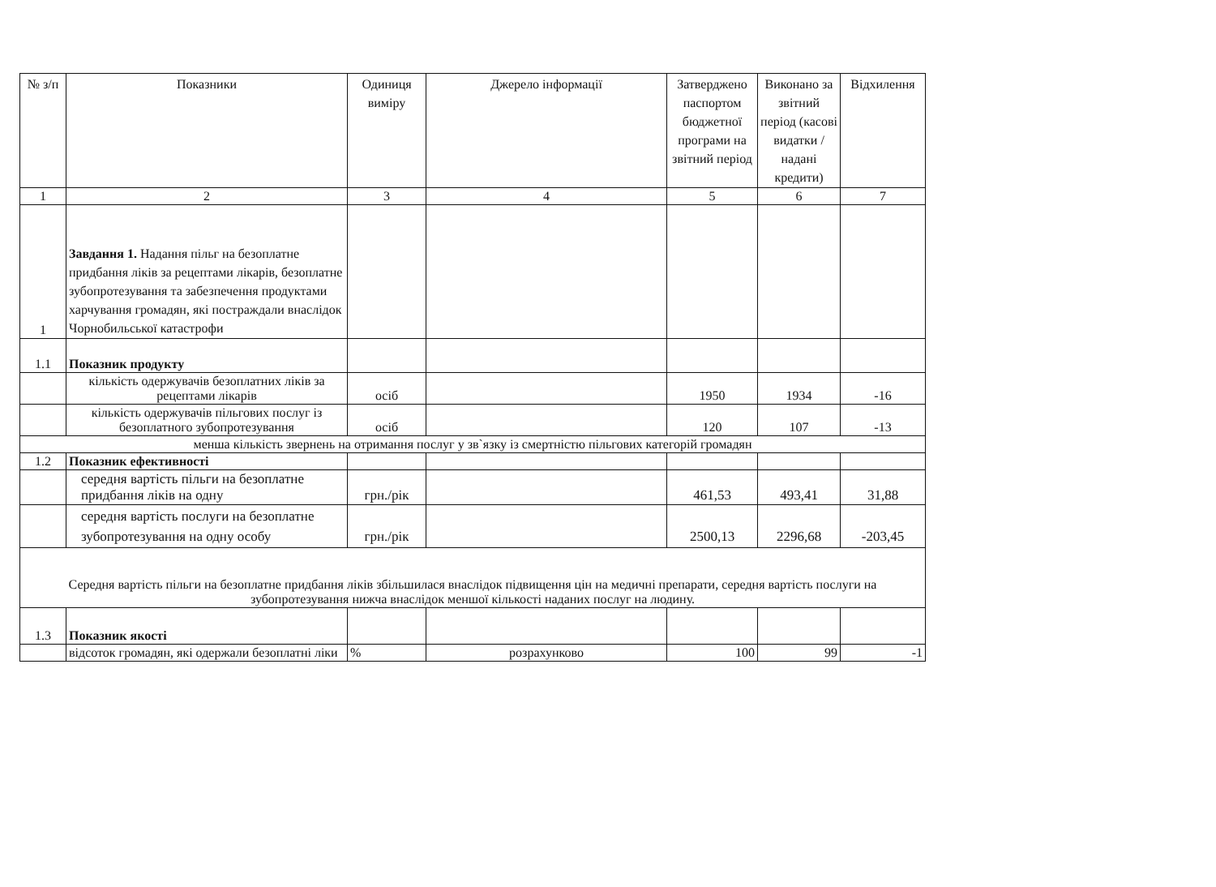| № з/п | Показники | Одиниця виміру | Джерело інформації | Затверджено паспортом бюджетної програми на звітний період | Виконано за звітний період (касові видатки / надані кредити) | Відхилення |
| --- | --- | --- | --- | --- | --- | --- |
| 1 | 2 | 3 | 4 | 5 | 6 | 7 |
| 1 | Завдання 1. Надання пільг на безоплатне придбання ліків за рецептами лікарів, безоплатне зубопротезування та забезпечення продуктами харчування громадян, які постраждали внаслідок Чорнобильської катастрофи | | | | | |
| 1.1 | Показник продукту | | | | | |
| | кількість одержувачів безоплатних ліків за рецептами лікарів | осіб | | 1950 | 1934 | -16 |
| | кількість одержувачів пільгових послуг із безоплатного зубопротезування | осіб | | 120 | 107 | -13 |
| менша кількість звернень на отримання послуг у зв`язку із смертністю пільгових категорій громадян | | | | | | |
| 1.2 | Показник ефективності | | | | | |
| | середня вартість пільги на безоплатне придбання ліків на одну | грн./рік | | 461,53 | 493,41 | 31,88 |
| | середня вартість послуги на безоплатне зубопротезування на одну особу | грн./рік | | 2500,13 | 2296,68 | -203,45 |
| Середня вартість пільги на безоплатне придбання ліків збільшилася внаслідок підвищення цін на медичні препарати, середня вартість послуги на зубопротезування нижча внаслідок меншої кількості наданих послуг на людину. | | | | | | |
| 1.3 | Показник якості | | | | | |
| | відсоток громадян, які одержали безоплатні ліки | % | розрахунково | 100 | 99 | -1 |